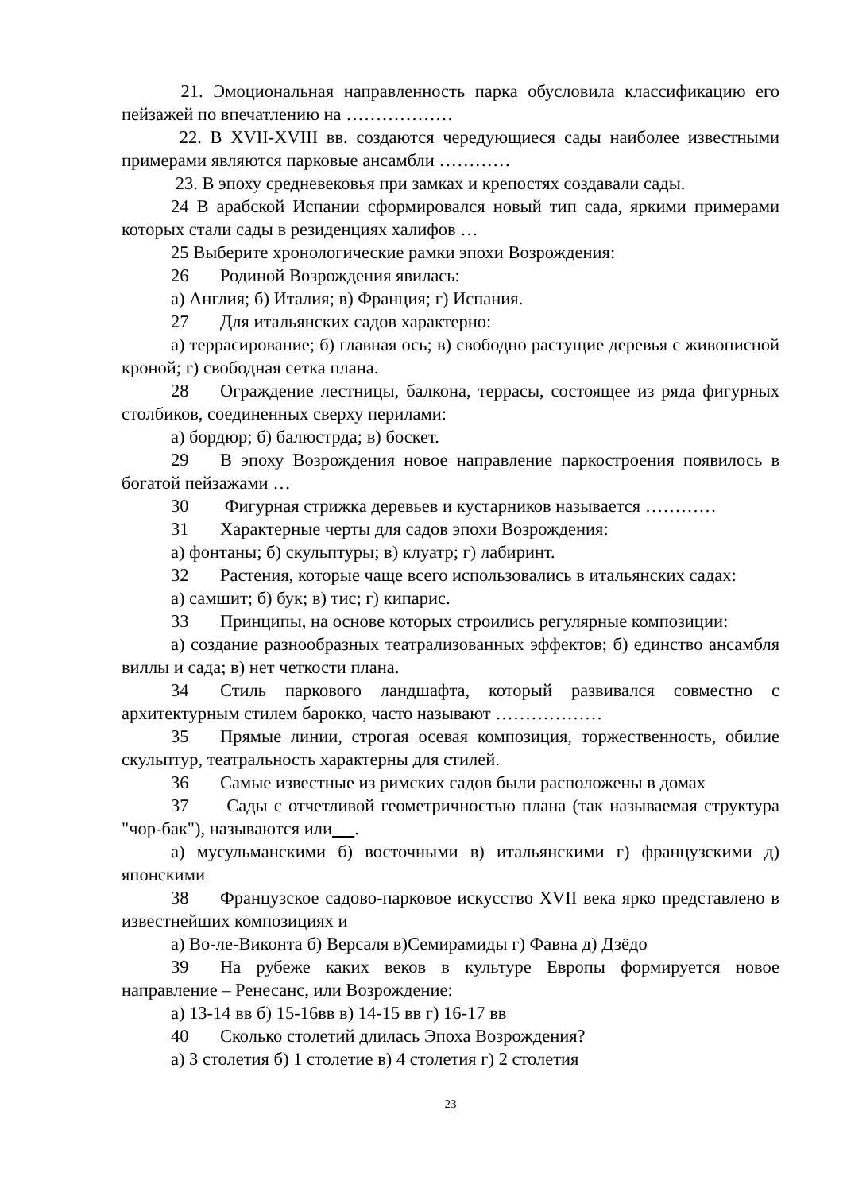21. Эмоциональная направленность парка обусловила классификацию его пейзажей по впечатлению на ………………
22. В XVII-XVIII вв. создаются чередующиеся сады наиболее известными примерами являются парковые ансамбли …………
23. В эпоху средневековья при замках и крепостях создавали сады.
24 В арабской Испании сформировался новый тип сада, яркими примерами которых стали сады в резиденциях халифов …
25 Выберите хронологические рамки эпохи Возрождения:
26 Родиной Возрождения явилась:
а) Англия; б) Италия; в) Франция; г) Испания.
27 Для итальянских садов характерно:
а) террасирование; б) главная ось; в) свободно растущие деревья с живописной кроной; г) свободная сетка плана.
28 Ограждение лестницы, балкона, террасы, состоящее из ряда фигурных столбиков, соединенных сверху перилами:
а) бордюр; б) балюстрда; в) боскет.
29 В эпоху Возрождения новое направление паркостроения появилось в богатой пейзажами …
30 Фигурная стрижка деревьев и кустарников называется …………
31 Характерные черты для садов эпохи Возрождения:
а) фонтаны; б) скульптуры; в) клуатр; г) лабиринт.
32 Растения, которые чаще всего использовались в итальянских садах:
а) самшит; б) бук; в) тис; г) кипарис.
33 Принципы, на основе которых строились регулярные композиции:
а) создание разнообразных театрализованных эффектов; б) единство ансамбля виллы и сада; в) нет четкости плана.
34 Стиль паркового ландшафта, который развивался совместно с архитектурным стилем барокко, часто называют ………………
35 Прямые линии, строгая осевая композиция, торжественность, обилие скульптур, театральность характерны для стилей.
36 Самые известные из римских садов были расположены в домах
37 Сады с отчетливой геометричностью плана (так называемая структура "чор-бак"), называются или .
а) мусульманскими б) восточными в) итальянскими г) французскими д) японскими
38 Французское садово-парковое искусство XVII века ярко представлено в известнейших композициях и
а) Во-ле-Виконта б) Версаля в)Семирамиды г) Фавна д) Дзёдо
39 На рубеже каких веков в культуре Европы формируется новое направление – Ренесанс, или Возрождение:
а) 13-14 вв б) 15-16вв в) 14-15 вв г) 16-17 вв
40 Сколько столетий длилась Эпоха Возрождения?
а) 3 столетия б) 1 столетие в) 4 столетия г) 2 столетия
23